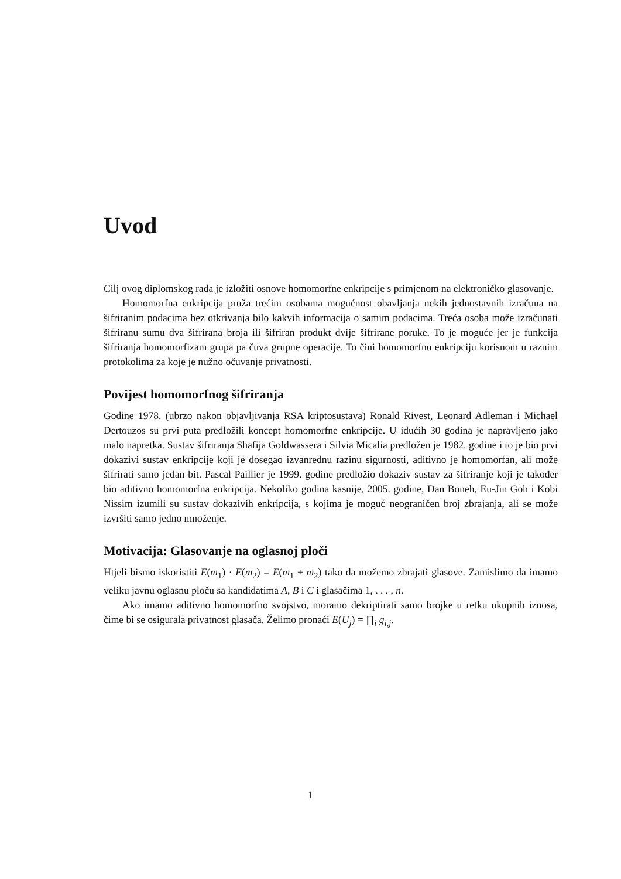Uvod
Cilj ovog diplomskog rada je izložiti osnove homomorfne enkripcije s primjenom na elektroničko glasovanje.
Homomorfna enkripcija pruža trećim osobama mogućnost obavljanja nekih jednostavnih izračuna na šifriranim podacima bez otkrivanja bilo kakvih informacija o samim podacima. Treća osoba može izračunati šifriranu sumu dva šifrirana broja ili šifriran produkt dvije šifrirane poruke. To je moguće jer je funkcija šifriranja homomorfizam grupa pa čuva grupne operacije. To čini homomorfnu enkripciju korisnom u raznim protokolima za koje je nužno očuvanje privatnosti.
Povijest homomorfnog šifriranja
Godine 1978. (ubrzo nakon objavljivanja RSA kriptosustava) Ronald Rivest, Leonard Adleman i Michael Dertouzos su prvi puta predložili koncept homomorfne enkripcije. U idućih 30 godina je napravljeno jako malo napretka. Sustav šifriranja Shafija Goldwassera i Silvia Micalia predložen je 1982. godine i to je bio prvi dokazivi sustav enkripcije koji je dosegao izvanrednu razinu sigurnosti, aditivno je homomorfan, ali može šifrirati samo jedan bit. Pascal Paillier je 1999. godine predložio dokaziv sustav za šifriranje koji je također bio aditivno homomorfna enkripcija. Nekoliko godina kasnije, 2005. godine, Dan Boneh, Eu-Jin Goh i Kobi Nissim izumili su sustav dokazivih enkripcija, s kojima je moguć neograničen broj zbrajanja, ali se može izvršiti samo jedno množenje.
Motivacija: Glasovanje na oglasnoj ploči
Htjeli bismo iskoristiti E(m<sub>1</sub>) · E(m<sub>2</sub>) = E(m<sub>1</sub> + m<sub>2</sub>) tako da možemo zbrajati glasove. Zamislimo da imamo veliku javnu oglasnu ploču sa kandidatima A, B i C i glasačima 1, . . . , n.
Ako imamo aditivno homomorfno svojstvo, moramo dekriptirati samo brojke u retku ukupnih iznosa, čime bi se osigurala privatnost glasača. Želimo pronaći E(U<sub>j</sub>) = ∏<sub>i</sub> g<sub>i,j</sub>.
1